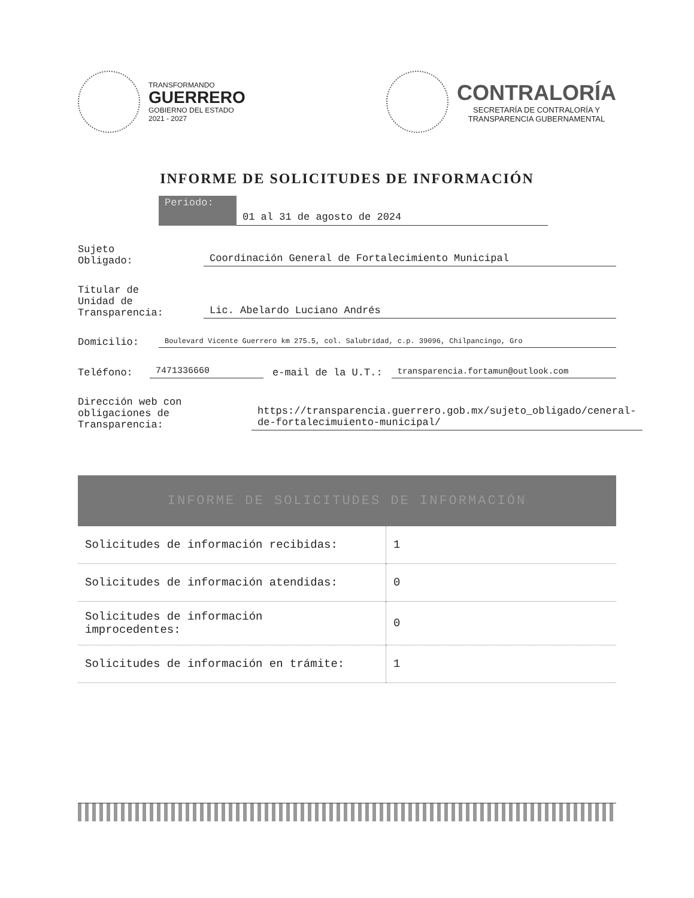TRANSFORMANDO
GUERRERO
GOBIERNO DEL ESTADO
2021 - 2027
CONTRALORÍA
SECRETARÍA DE CONTRALORÍA Y
TRANSPARENCIA GUBERNAMENTAL
INFORME DE SOLICITUDES DE INFORMACIÓN
Periodo:
01 al 31 de agosto de 2024
Sujeto
Obligado:
Coordinación General de Fortalecimiento Municipal
Titular de
Unidad de
Transparencia:
Lic. Abelardo Luciano Andrés
Domicilio:
Boulevard Vicente Guerrero km 275.5, col. Salubridad, c.p. 39096, Chilpancingo, Gro
Teléfono:
7471336660
e-mail de la U.T.:
transparencia.fortamun@outlook.com
Dirección web con
obligaciones de
Transparencia:
https://transparencia.guerrero.gob.mx/sujeto_obligado/ceneral-de-fortalecimuiento-municipal/
INFORME DE SOLICITUDES DE INFORMACIÓN
| Solicitudes de información recibidas: | 1 |
| Solicitudes de información atendidas: | 0 |
| Solicitudes de información improcedentes: | 0 |
| Solicitudes de información en trámite: | 1 |